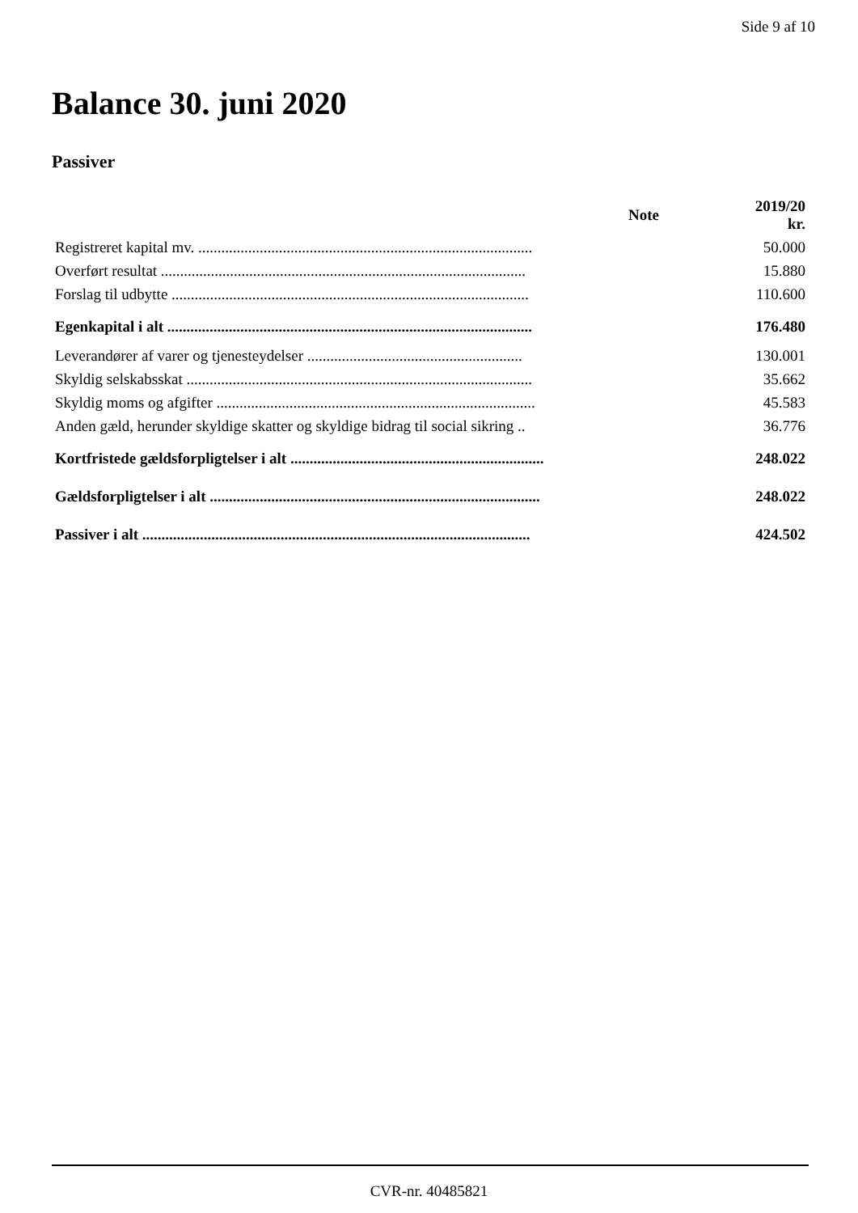Side 9 af 10
Balance 30. juni 2020
Passiver
| | Note | 2019/20 kr. |
| --- | --- | --- |
| Registreret kapital mv. ....................................................................................... | | 50.000 |
| Overført resultat ............................................................................................... | | 15.880 |
| Forslag til udbytte ............................................................................................. | | 110.600 |
| Egenkapital i alt ............................................................................................... | | 176.480 |
| Leverandører af varer og tjenesteydelser ........................................................ | | 130.001 |
| Skyldig selskabsskat .......................................................................................... | | 35.662 |
| Skyldig moms og afgifter ................................................................................... | | 45.583 |
| Anden gæld, herunder skyldige skatter og skyldige bidrag til social sikring .. | | 36.776 |
| Kortfristede gældsforpligtelser i alt .................................................................. | | 248.022 |
| Gældsforpligtelser i alt ...................................................................................... | | 248.022 |
| Passiver i alt ..................................................................................................... | | 424.502 |
CVR-nr. 40485821